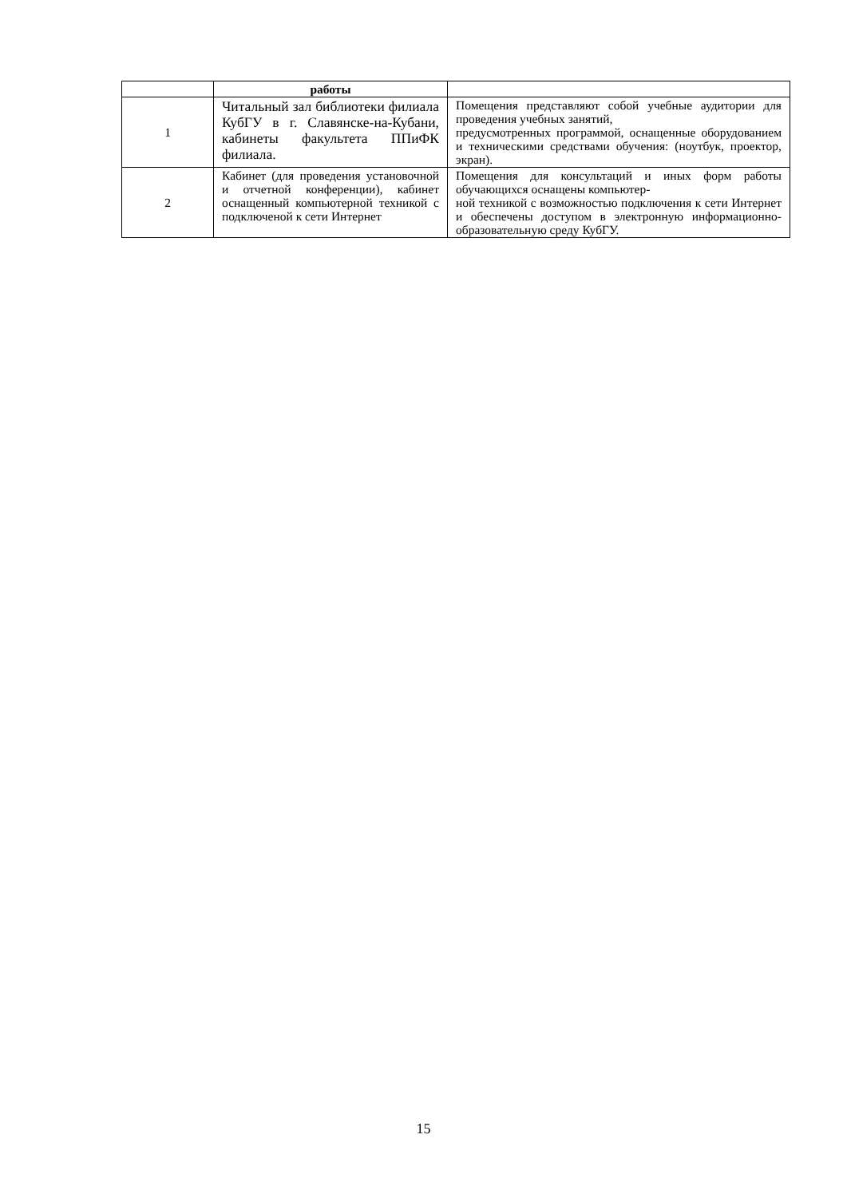| | работы | |
| --- | --- | --- |
| 1 | Читальный зал библиотеки филиала КубГУ в г. Славянске-на-Кубани, кабинеты факультета ППиФК филиала. | Помещения представляют собой учебные аудитории для проведения учебных занятий, предусмотренных программой, оснащенные оборудованием и техническими средствами обучения: (ноутбук, проектор, экран). |
| 2 | Кабинет (для проведения установочной и отчетной конференции), кабинет оснащенный компьютерной техникой с подключеной к сети Интернет | Помещения для консультаций и иных форм работы обучающихся оснащены компьютер- ной техникой с возможностью подключения к сети Интернет и обеспечены доступом в электронную информационно-образовательную среду КубГУ. |
15